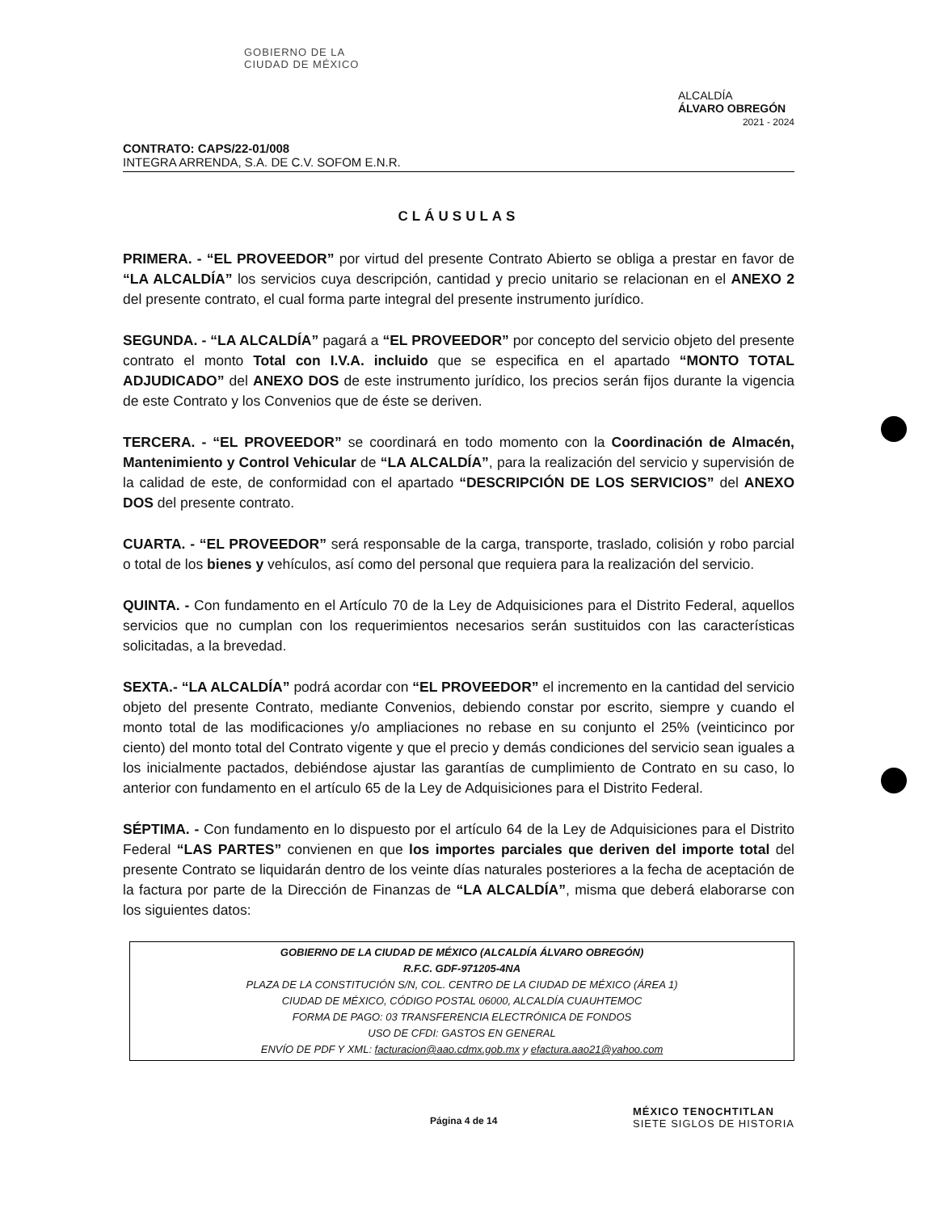GOBIERNO DE LA
CIUDAD DE MÉXICO
ALCALDÍA
ÁLVARO OBREGÓN
2021 - 2024
CONTRATO: CAPS/22-01/008
INTEGRA ARRENDA, S.A. DE C.V. SOFOM E.N.R.
CLÁUSULAS
PRIMERA. - “EL PROVEEDOR” por virtud del presente Contrato Abierto se obliga a prestar en favor de “LA ALCALDÍA” los servicios cuya descripción, cantidad y precio unitario se relacionan en el ANEXO 2 del presente contrato, el cual forma parte integral del presente instrumento jurídico.
SEGUNDA. - “LA ALCALDÍA” pagará a “EL PROVEEDOR” por concepto del servicio objeto del presente contrato el monto Total con I.V.A. incluido que se especifica en el apartado “MONTO TOTAL ADJUDICADO” del ANEXO DOS de este instrumento jurídico, los precios serán fijos durante la vigencia de este Contrato y los Convenios que de éste se deriven.
TERCERA. - “EL PROVEEDOR” se coordinará en todo momento con la Coordinación de Almacén, Mantenimiento y Control Vehicular de “LA ALCALDÍA”, para la realización del servicio y supervisión de la calidad de este, de conformidad con el apartado “DESCRIPCIÓN DE LOS SERVICIOS” del ANEXO DOS del presente contrato.
CUARTA. - “EL PROVEEDOR” será responsable de la carga, transporte, traslado, colisión y robo parcial o total de los bienes y vehículos, así como del personal que requiera para la realización del servicio.
QUINTA. - Con fundamento en el Artículo 70 de la Ley de Adquisiciones para el Distrito Federal, aquellos servicios que no cumplan con los requerimientos necesarios serán sustituidos con las características solicitadas, a la brevedad.
SEXTA.- “LA ALCALDÍA” podrá acordar con “EL PROVEEDOR” el incremento en la cantidad del servicio objeto del presente Contrato, mediante Convenios, debiendo constar por escrito, siempre y cuando el monto total de las modificaciones y/o ampliaciones no rebase en su conjunto el 25% (veinticinco por ciento) del monto total del Contrato vigente y que el precio y demás condiciones del servicio sean iguales a los inicialmente pactados, debiéndose ajustar las garantías de cumplimiento de Contrato en su caso, lo anterior con fundamento en el artículo 65 de la Ley de Adquisiciones para el Distrito Federal.
SÉPTIMA. - Con fundamento en lo dispuesto por el artículo 64 de la Ley de Adquisiciones para el Distrito Federal “LAS PARTES” convienen en que los importes parciales que deriven del importe total del presente Contrato se liquidarán dentro de los veinte días naturales posteriores a la fecha de aceptación de la factura por parte de la Dirección de Finanzas de “LA ALCALDÍA”, misma que deberá elaborarse con los siguientes datos:
GOBIERNO DE LA CIUDAD DE MÉXICO (ALCALDÍA ÁLVARO OBREGÓN)
R.F.C. GDF-971205-4NA
PLAZA DE LA CONSTITUCIÓN S/N, COL. CENTRO DE LA CIUDAD DE MÉXICO (ÁREA 1)
CIUDAD DE MÉXICO, CÓDIGO POSTAL 06000, ALCALDÍA CUAUHTEMOC
FORMA DE PAGO: 03 TRANSFERENCIA ELECTRÓNICA DE FONDOS
USO DE CFDI: GASTOS EN GENERAL
ENVÍO DE PDF Y XML: facturacion@aao.cdmx.gob.mx y efactura.aao21@yahoo.com
Página 4 de 14 MÉXICO TENOCHTITLAN
SIETE SIGLOS DE HISTORIA